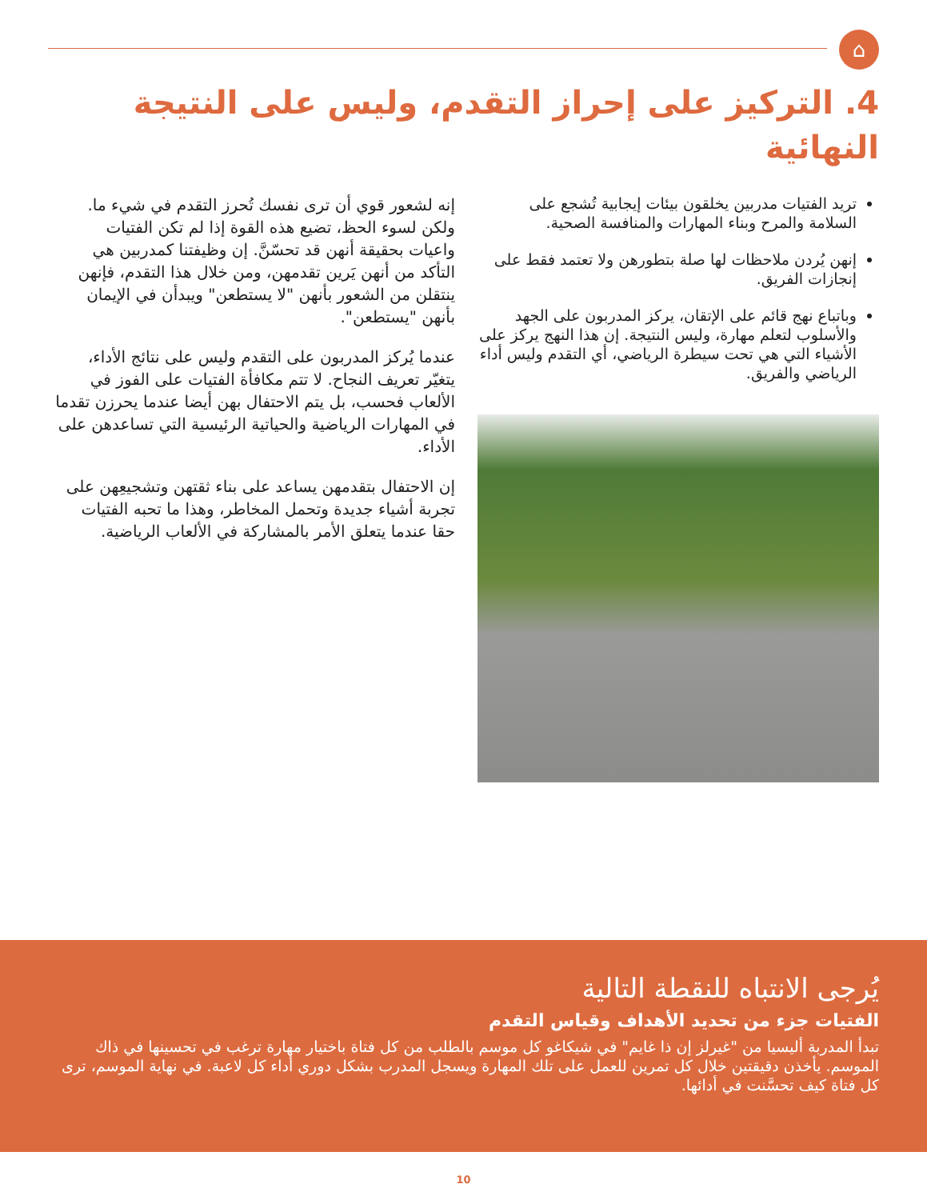⌂
4. التركيز على إحراز التقدم، وليس على النتيجة النهائية
تريد الفتيات مدربين يخلقون بيئات إيجابية تُشجع على السلامة والمرح وبناء المهارات والمنافسة الصحية.
إنهن يُردن ملاحظات لها صلة بتطورهن ولا تعتمد فقط على إنجازات الفريق.
وباتباع نهج قائم على الإتقان، يركز المدربون على الجهد والأسلوب لتعلم مهارة، وليس النتيجة. إن هذا النهج يركز على الأشياء التي هي تحت سيطرة الرياضي، أي التقدم وليس أداء الرياضي والفريق.
إنه لشعور قوي أن ترى نفسك تُحرز التقدم في شيء ما. ولكن لسوء الحظ، تضيع هذه القوة إذا لم تكن الفتيات واعيات بحقيقة أنهن قد تحسّنَّ. إن وظيفتنا كمدربين هي التأكد من أنهن يَرين تقدمهن، ومن خلال هذا التقدم، فإنهن ينتقلن من الشعور بأنهن "لا يستطعن" ويبدأن في الإيمان بأنهن "يستطعن".
عندما يُركز المدربون على التقدم وليس على نتائج الأداء، يتغيّر تعريف النجاح. لا تتم مكافأة الفتيات على الفوز في الألعاب فحسب، بل يتم الاحتفال بهن أيضا عندما يحرزن تقدما في المهارات الرياضية والحياتية الرئيسية التي تساعدهن على الأداء.
إن الاحتفال بتقدمهن يساعد على بناء ثقتهن وتشجيعِهن على تجربة أشياء جديدة وتحمل المخاطر، وهذا ما تحبه الفتيات حقا عندما يتعلق الأمر بالمشاركة في الألعاب الرياضية.
يُرجى الانتباه للنقطة التالية
الفتيات جزء من تحديد الأهداف وقياس التقدم
تبدأ المدربة أليسيا من "غيرلز إن ذا غايم" في شيكاغو كل موسم بالطلب من كل فتاة باختيار مهارة ترغب في تحسينها في ذاك الموسم. يأخذن دقيقتين خلال كل تمرين للعمل على تلك المهارة ويسجل المدرب بشكل دوري أداء كل لاعبة. في نهاية الموسم، ترى كل فتاة كيف تحسَّنت في أدائها.
10